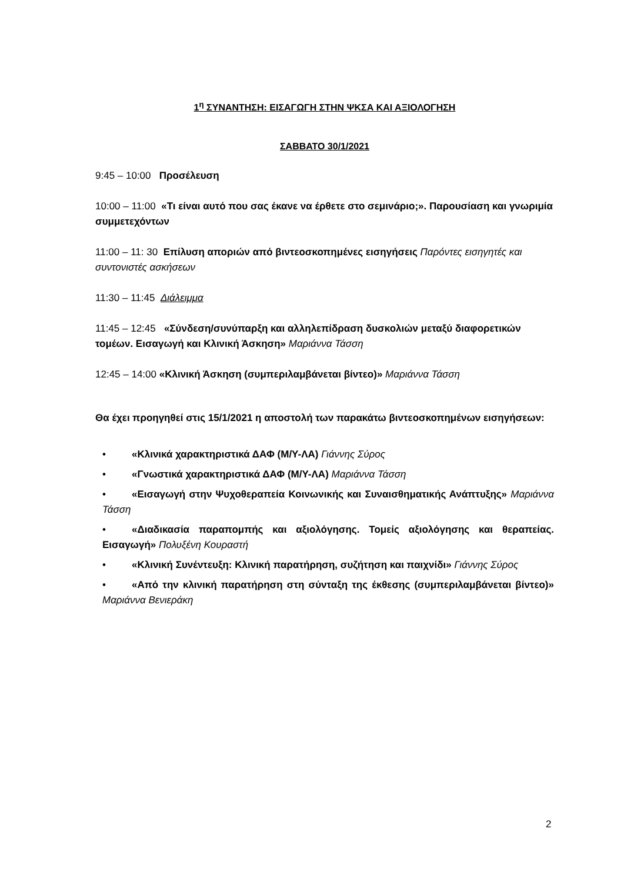1<sup>η</sup> ΣΥΝΑΝΤΗΣΗ: ΕΙΣΑΓΩΓΗ ΣΤΗΝ ΨΚΣΑ ΚΑΙ ΑΞΙΟΛΟΓΗΣΗ
ΣΑΒΒΑΤΟ 30/1/2021
9:45 – 10:00 Προσέλευση
10:00 – 11:00 «Τι είναι αυτό που σας έκανε να έρθετε στο σεμινάριο;». Παρουσίαση και γνωριμία συμμετεχόντων
11:00 – 11: 30 Επίλυση αποριών από βιντεοσκοπημένες εισηγήσεις Παρόντες εισηγητές και συντονιστές ασκήσεων
11:30 – 11:45 Διάλειμμα
11:45 – 12:45 «Σύνδεση/συνύπαρξη και αλληλεπίδραση δυσκολιών μεταξύ διαφορετικών τομέων. Εισαγωγή και Κλινική Άσκηση» Μαριάννα Τάσση
12:45 – 14:00 «Κλινική Άσκηση (συμπεριλαμβάνεται βίντεο)» Μαριάννα Τάσση
Θα έχει προηγηθεί στις 15/1/2021 η αποστολή των παρακάτω βιντεοσκοπημένων εισηγήσεων:
• «Κλινικά χαρακτηριστικά ΔΑΦ (Μ/Υ-ΛΑ) Γιάννης Σύρος
• «Γνωστικά χαρακτηριστικά ΔΑΦ (Μ/Υ-ΛΑ) Μαριάννα Τάσση
• «Εισαγωγή στην Ψυχοθεραπεία Κοινωνικής και Συναισθηματικής Ανάπτυξης» Μαριάννα Τάσση
• «Διαδικασία παραπομπής και αξιολόγησης. Τομείς αξιολόγησης και θεραπείας. Εισαγωγή» Πολυξένη Κουραστή
• «Κλινική Συνέντευξη: Κλινική παρατήρηση, συζήτηση και παιχνίδι» Γιάννης Σύρος
• «Από την κλινική παρατήρηση στη σύνταξη της έκθεσης (συμπεριλαμβάνεται βίντεο)» Μαριάννα Βενιεράκη
2